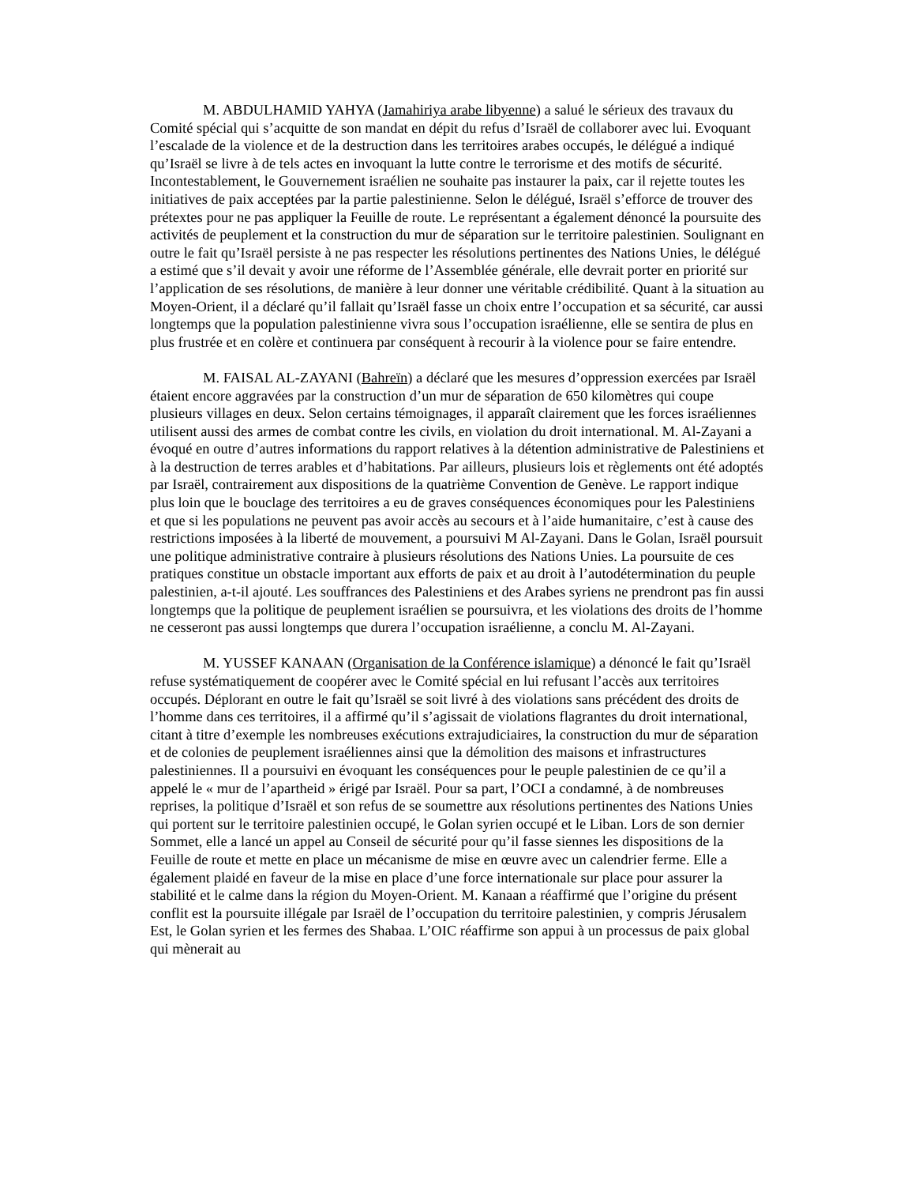M. ABDULHAMID YAHYA (Jamahiriya arabe libyenne) a salué le sérieux des travaux du Comité spécial qui s’acquitte de son mandat en dépit du refus d’Israël de collaborer avec lui. Evoquant l’escalade de la violence et de la destruction dans les territoires arabes occupés, le délégué a indiqué qu’Israël se livre à de tels actes en invoquant la lutte contre le terrorisme et des motifs de sécurité. Incontestablement, le Gouvernement israélien ne souhaite pas instaurer la paix, car il rejette toutes les initiatives de paix acceptées par la partie palestinienne. Selon le délégué, Israël s’efforce de trouver des prétextes pour ne pas appliquer la Feuille de route. Le représentant a également dénoncé la poursuite des activités de peuplement et la construction du mur de séparation sur le territoire palestinien. Soulignant en outre le fait qu’Israël persiste à ne pas respecter les résolutions pertinentes des Nations Unies, le délégué a estimé que s’il devait y avoir une réforme de l’Assemblée générale, elle devrait porter en priorité sur l’application de ses résolutions, de manière à leur donner une véritable crédibilité. Quant à la situation au Moyen-Orient, il a déclaré qu’il fallait qu’Israël fasse un choix entre l’occupation et sa sécurité, car aussi longtemps que la population palestinienne vivra sous l’occupation israélienne, elle se sentira de plus en plus frustrée et en colère et continuera par conséquent à recourir à la violence pour se faire entendre.
M. FAISAL AL-ZAYANI (Bahreïn) a déclaré que les mesures d’oppression exercées par Israël étaient encore aggravées par la construction d’un mur de séparation de 650 kilomètres qui coupe plusieurs villages en deux. Selon certains témoignages, il apparaît clairement que les forces israéliennes utilisent aussi des armes de combat contre les civils, en violation du droit international. M. Al-Zayani a évoqué en outre d’autres informations du rapport relatives à la détention administrative de Palestiniens et à la destruction de terres arables et d’habitations. Par ailleurs, plusieurs lois et règlements ont été adoptés par Israël, contrairement aux dispositions de la quatrième Convention de Genève. Le rapport indique plus loin que le bouclage des territoires a eu de graves conséquences économiques pour les Palestiniens et que si les populations ne peuvent pas avoir accès au secours et à l’aide humanitaire, c’est à cause des restrictions imposées à la liberté de mouvement, a poursuivi M Al-Zayani. Dans le Golan, Israël poursuit une politique administrative contraire à plusieurs résolutions des Nations Unies. La poursuite de ces pratiques constitue un obstacle important aux efforts de paix et au droit à l’autodétermination du peuple palestinien, a-t-il ajouté. Les souffrances des Palestiniens et des Arabes syriens ne prendront pas fin aussi longtemps que la politique de peuplement israélien se poursuivra, et les violations des droits de l’homme ne cesseront pas aussi longtemps que durera l’occupation israélienne, a conclu M. Al-Zayani.
M. YUSSEF KANAAN (Organisation de la Conférence islamique) a dénoncé le fait qu’Israël refuse systématiquement de coopérer avec le Comité spécial en lui refusant l’accès aux territoires occupés. Déplorant en outre le fait qu’Israël se soit livré à des violations sans précédent des droits de l’homme dans ces territoires, il a affirmé qu’il s’agissait de violations flagrantes du droit international, citant à titre d’exemple les nombreuses exécutions extrajudiciaires, la construction du mur de séparation et de colonies de peuplement israéliennes ainsi que la démolition des maisons et infrastructures palestiniennes. Il a poursuivi en évoquant les conséquences pour le peuple palestinien de ce qu’il a appelé le « mur de l’apartheid » érigé par Israël. Pour sa part, l’OCI a condamné, à de nombreuses reprises, la politique d’Israël et son refus de se soumettre aux résolutions pertinentes des Nations Unies qui portent sur le territoire palestinien occupé, le Golan syrien occupé et le Liban. Lors de son dernier Sommet, elle a lancé un appel au Conseil de sécurité pour qu’il fasse siennes les dispositions de la Feuille de route et mette en place un mécanisme de mise en œuvre avec un calendrier ferme. Elle a également plaidé en faveur de la mise en place d’une force internationale sur place pour assurer la stabilité et le calme dans la région du Moyen-Orient. M. Kanaan a réaffirmé que l’origine du présent conflit est la poursuite illégale par Israël de l’occupation du territoire palestinien, y compris Jérusalem Est, le Golan syrien et les fermes des Shabaa. L’OIC réaffirme son appui à un processus de paix global qui mènerait au